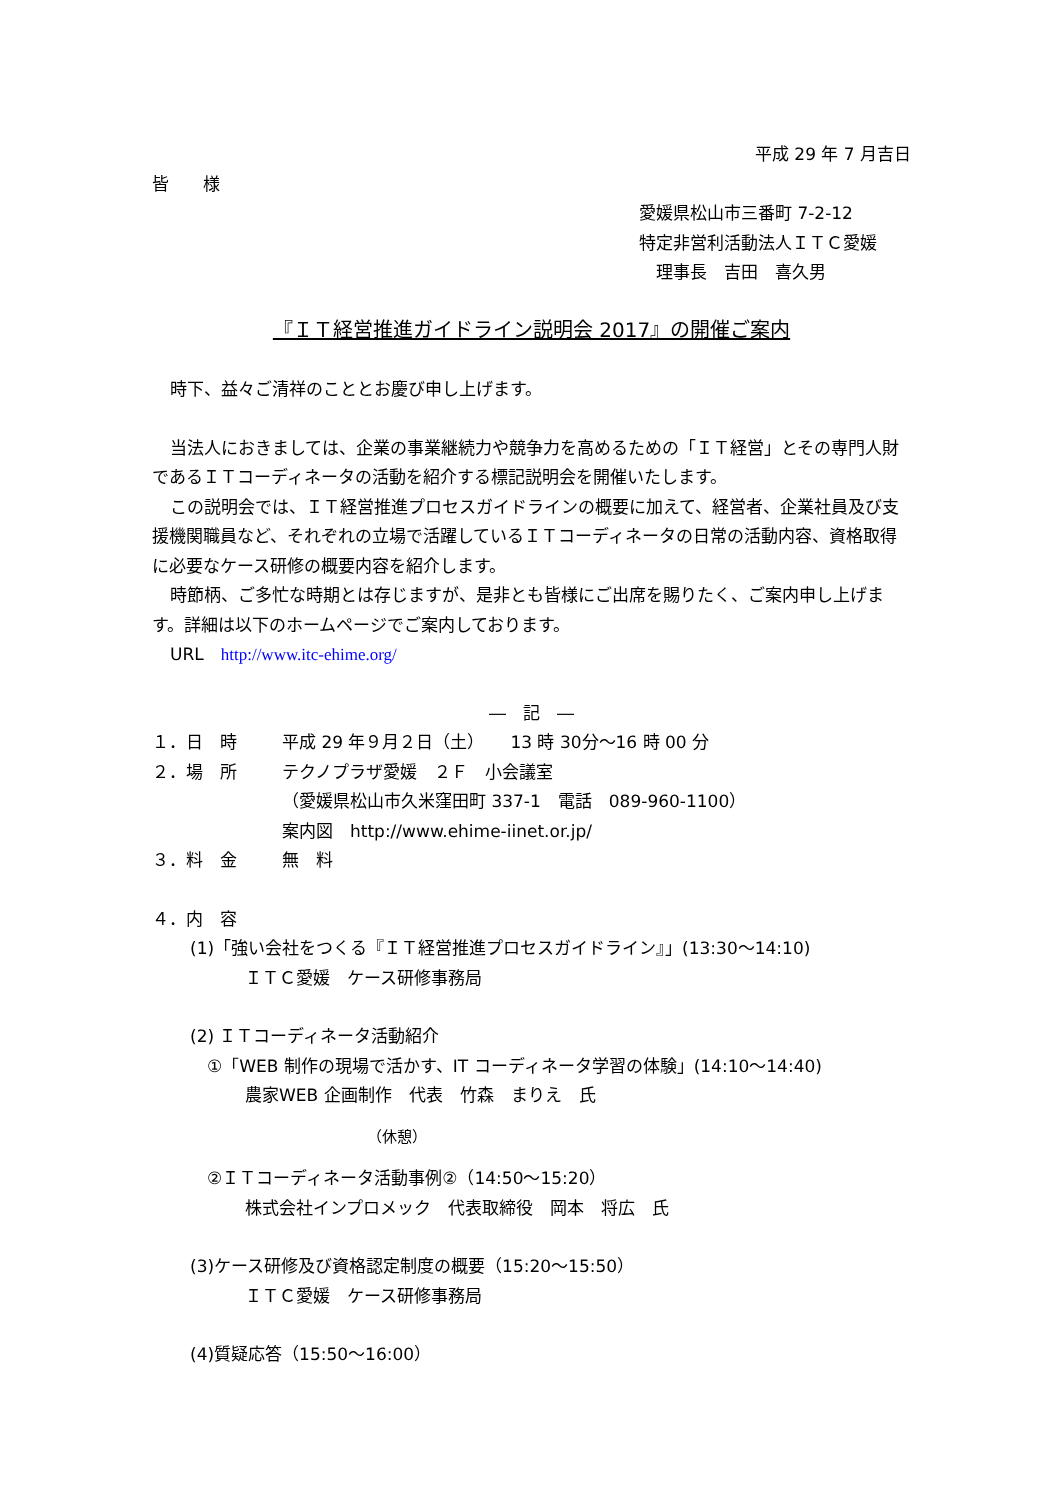平成 29 年 7 月吉日
皆　　様
愛媛県松山市三番町 7-2-12
特定非営利活動法人ＩＴＣ愛媛
　理事長　吉田　喜久男
『ＩＴ経営推進ガイドライン説明会 2017』の開催ご案内
時下、益々ご清祥のこととお慶び申し上げます。
当法人におきましては、企業の事業継続力や競争力を高めるための「ＩＴ経営」とその専門人財であるＩＴコーディネータの活動を紹介する標記説明会を開催いたします。
この説明会では、ＩＴ経営推進プロセスガイドラインの概要に加えて、経営者、企業社員及び支援機関職員など、それぞれの立場で活躍しているＩＴコーディネータの日常の活動内容、資格取得に必要なケース研修の概要内容を紹介します。
時節柄、ご多忙な時期とは存じますが、是非とも皆様にご出席を賜りたく、ご案内申し上げます。詳細は以下のホームページでご案内しております。
URL　http://www.itc-ehime.org/
―　記　―
１．日　時 平成 29 年９月２日（土）　　13 時 30分～16 時 00 分
２．場　所 テクノプラザ愛媛　２Ｆ　小会議室
（愛媛県松山市久米窪田町 337-1　電話　089-960-1100）
案内図　http://www.ehime-iinet.or.jp/
３．料　金 無　料
４．内　容
(1)「強い会社をつくる『ＩＴ経営推進プロセスガイドライン』」(13:30～14:10)
ＩＴＣ愛媛　ケース研修事務局
(2) ＩＴコーディネータ活動紹介
①「WEB 制作の現場で活かす、IT コーディネータ学習の体験」(14:10～14:40)
農家WEB 企画制作　代表　竹森　まりえ　氏
（休憩）
②ＩＴコーディネータ活動事例②（14:50～15:20）
株式会社インプロメック　代表取締役　岡本　将広　氏
(3)ケース研修及び資格認定制度の概要（15:20～15:50）
ＩＴＣ愛媛　ケース研修事務局
(4)質疑応答（15:50～16:00）